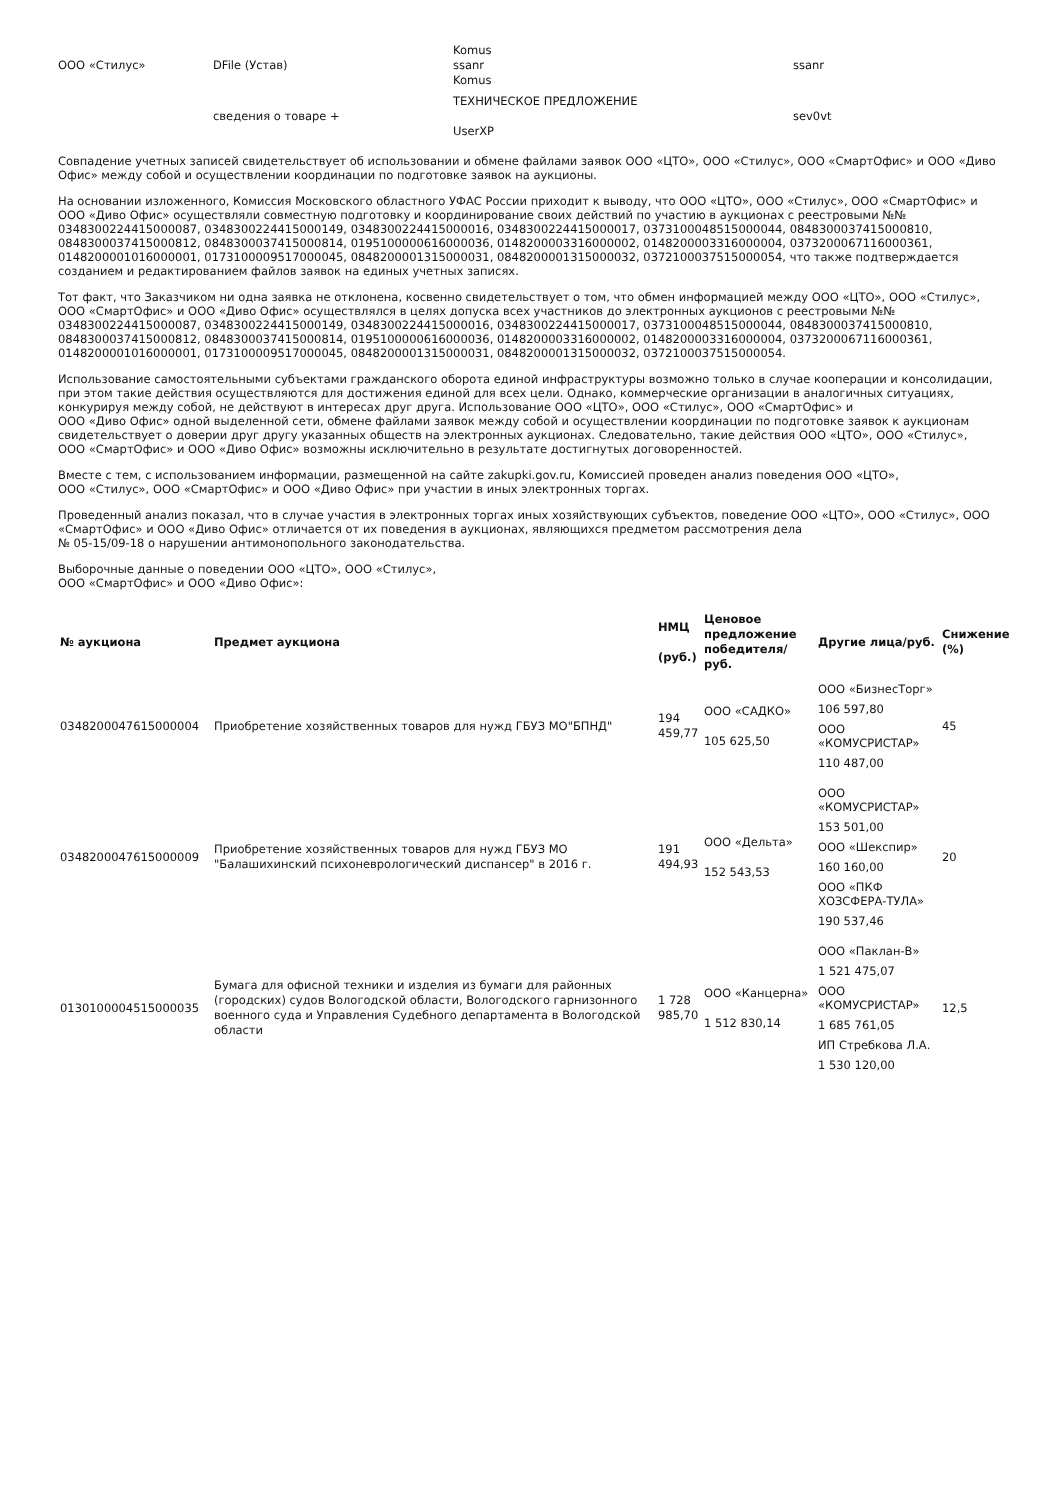| ООО «Стилус» | DFile (Устав) | Komus ssanr Komus | ssanr |
| | сведения о товаре + | ТЕХНИЧЕСКОЕ ПРЕДЛОЖЕНИЕ UserXP | sev0vt |
Совпадение учетных записей свидетельствует об использовании и обмене файлами заявок ООО «ЦТО», ООО «Стилус», ООО «СмартОфис» и ООО «Диво Офис» между собой и осуществлении координации по подготовке заявок на аукционы.
На основании изложенного, Комиссия Московского областного УФАС России приходит к выводу, что ООО «ЦТО», ООО «Стилус», ООО «СмартОфис» и ООО «Диво Офис» осуществляли совместную подготовку и координирование своих действий по участию в аукционах с реестровыми №№ 0348300224415000087, 0348300224415000149, 0348300224415000016, 0348300224415000017, 0373100048515000044, 0848300037415000810, 0848300037415000812, 0848300037415000814, 0195100000616000036, 0148200003316000002, 0148200003316000004, 0373200067116000361, 0148200001016000001, 0173100009517000045, 0848200001315000031, 0848200001315000032, 0372100037515000054, что также подтверждается созданием и редактированием файлов заявок на единых учетных записях.
Тот факт, что Заказчиком ни одна заявка не отклонена, косвенно свидетельствует о том, что обмен информацией между ООО «ЦТО», ООО «Стилус», ООО «СмартОфис» и ООО «Диво Офис» осуществлялся в целях допуска всех участников до электронных аукционов с реестровыми №№ 0348300224415000087, 0348300224415000149, 0348300224415000016, 0348300224415000017, 0373100048515000044, 0848300037415000810, 0848300037415000812, 0848300037415000814, 0195100000616000036, 0148200003316000002, 0148200003316000004, 0373200067116000361, 0148200001016000001, 0173100009517000045, 0848200001315000031, 0848200001315000032, 0372100037515000054.
Использование самостоятельными субъектами гражданского оборота единой инфраструктуры возможно только в случае кооперации и консолидации, при этом такие действия осуществляются для достижения единой для всех цели. Однако, коммерческие организации в аналогичных ситуациях, конкурируя между собой, не действуют в интересах друг друга. Использование ООО «ЦТО», ООО «Стилус», ООО «СмартОфис» и
ООО «Диво Офис» одной выделенной сети, обмене файлами заявок между собой и осуществлении координации по подготовке заявок к аукционам свидетельствует о доверии друг другу указанных обществ на электронных аукционах. Следовательно, такие действия ООО «ЦТО», ООО «Стилус»,
ООО «СмартОфис» и ООО «Диво Офис» возможны исключительно в результате достигнутых договоренностей.
Вместе с тем, с использованием информации, размещенной на сайте zakupki.gov.ru, Комиссией проведен анализ поведения ООО «ЦТО»,
ООО «Стилус», ООО «СмартОфис» и ООО «Диво Офис» при участии в иных электронных торгах.
Проведенный анализ показал, что в случае участия в электронных торгах иных хозяйствующих субъектов, поведение ООО «ЦТО», ООО «Стилус», ООО «СмартОфис» и ООО «Диво Офис» отличается от их поведения в аукционах, являющихся предметом рассмотрения дела
№ 05-15/09-18 о нарушении антимонопольного законодательства.
Выборочные данные о поведении ООО «ЦТО», ООО «Стилус»,
ООО «СмартОфис» и ООО «Диво Офис»:
| № аукциона | Предмет аукциона | НМЦ (руб.) | Ценовое предложение победителя/руб. | Другие лица/руб. | Снижение (%) |
| --- | --- | --- | --- | --- | --- |
| 0348200047615000004 | Приобретение хозяйственных товаров для нужд ГБУЗ МО"БПНД" | 194 459,77 | ООО «САДКО» 105 625,50 | ООО «БизнесТорг» 106 597,80 ООО «КОМУСРИСТАР» 110 487,00 | 45 |
| 0348200047615000009 | Приобретение хозяйственных товаров для нужд ГБУЗ МО "Балашихинский психоневрологический диспансер" в 2016 г. | 191 494,93 | ООО «Дельта» 152 543,53 | ООО «КОМУСРИСТАР» 153 501,00 ООО «Шекспир» 160 160,00 ООО «ПКФ ХОЗСФЕРА-ТУЛА» 190 537,46 | 20 |
| 0130100004515000035 | Бумага для офисной техники и изделия из бумаги для районных (городских) судов Вологодской области, Вологодского гарнизонного военного суда и Управления Судебного департамента в Вологодской области | 1 728 985,70 | ООО «Канцерна» 1 512 830,14 | ООО «Паклан-В» 1 521 475,07 ООО «КОМУСРИСТАР» 1 685 761,05 ИП Стребкова Л.А. 1 530 120,00 | 12,5 |